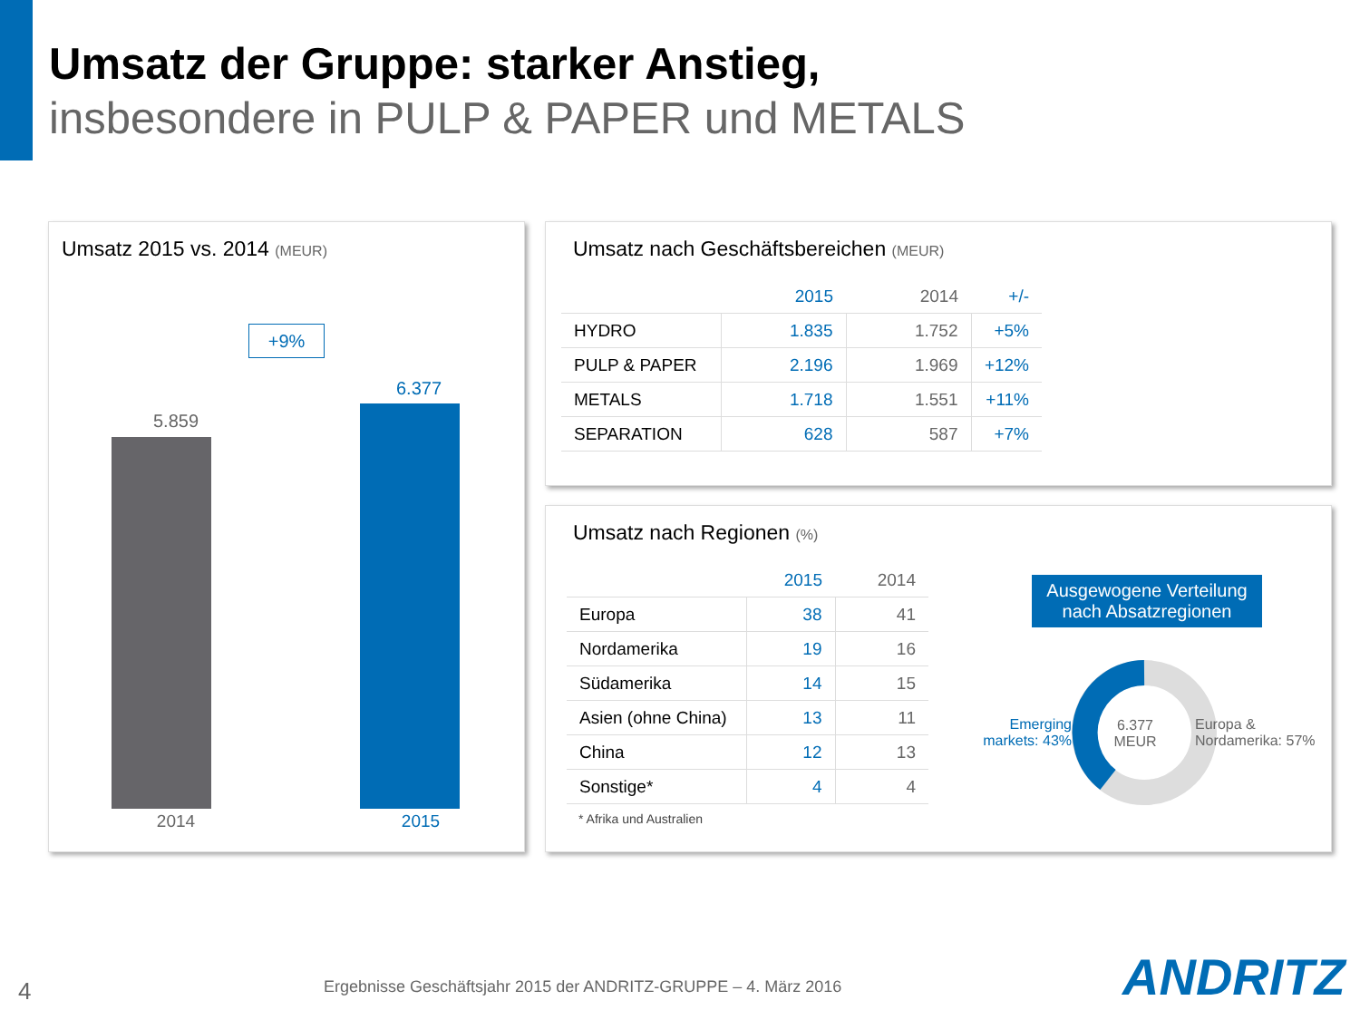Umsatz der Gruppe: starker Anstieg,
insbesondere in PULP & PAPER und METALS
Umsatz 2015 vs. 2014 (MEUR)
+9%
5.859
6.377
2014 2015
Umsatz nach Geschäftsbereichen (MEUR)
| | 2015 | 2014 | +/- |
| --- | --- | --- | --- |
| HYDRO | 1.835 | 1.752 | +5% |
| PULP & PAPER | 2.196 | 1.969 | +12% |
| METALS | 1.718 | 1.551 | +11% |
| SEPARATION | 628 | 587 | +7% |
Umsatz nach Regionen (%)
| | 2015 | 2014 |
| --- | --- | --- |
| Europa | 38 | 41 |
| Nordamerika | 19 | 16 |
| Südamerika | 14 | 15 |
| Asien (ohne China) | 13 | 11 |
| China | 12 | 13 |
| Sonstige* | 4 | 4 |
* Afrika und Australien
Ausgewogene Verteilung nach Absatzregionen
6.377 MEUR
Emerging markets: 43%
Europa & Nordamerika: 57%
4
Ergebnisse Geschäftsjahr 2015 der ANDRITZ-GRUPPE – 4. März 2016
ANDRITZ